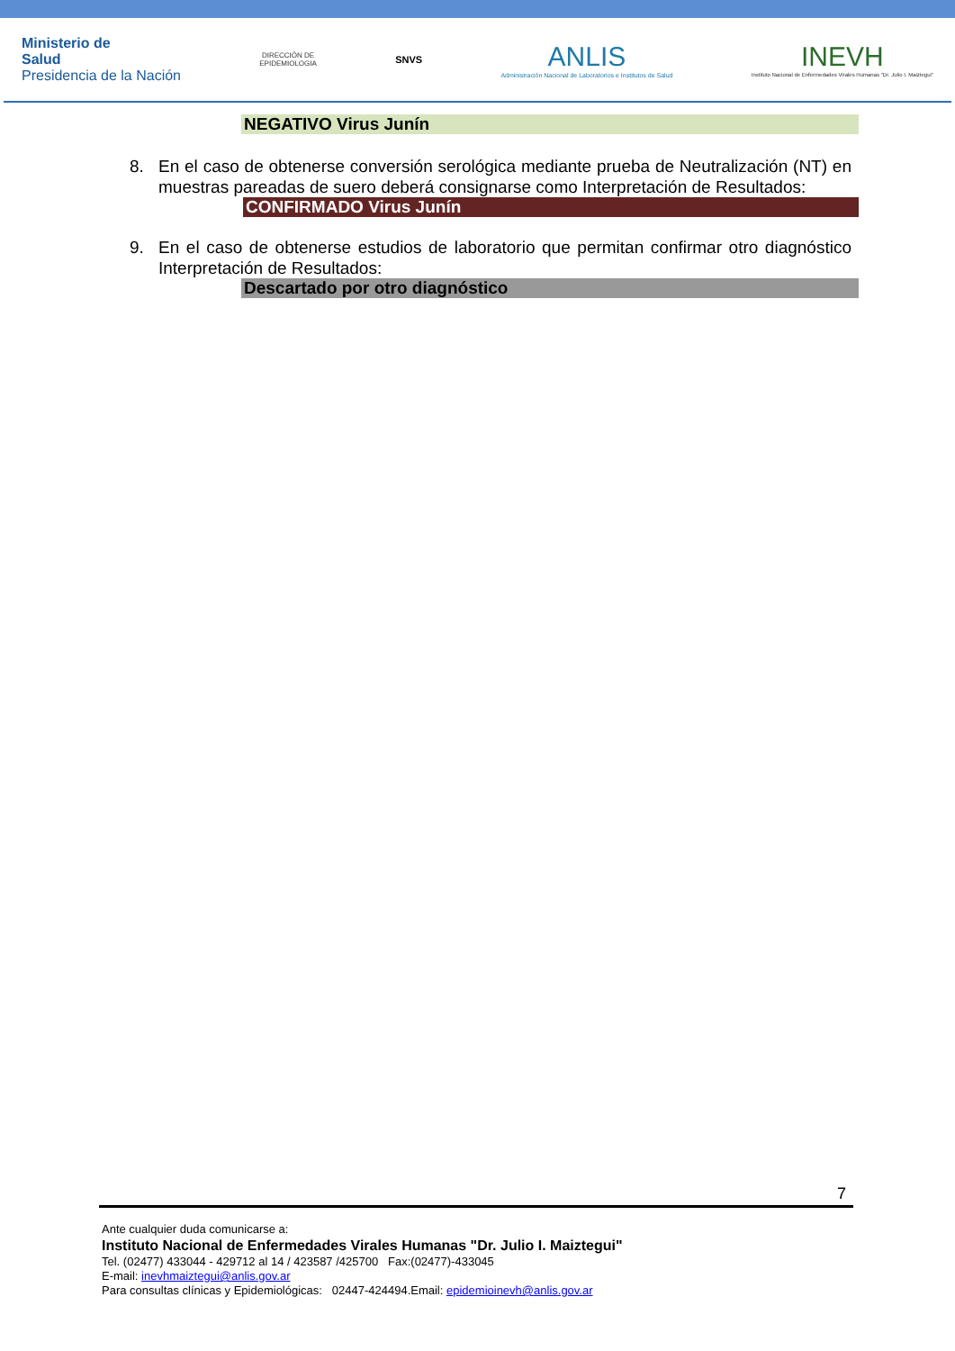Ministerio de
Salud
Presidencia de la Nación
DIRECCIÓN DE
EPIDEMIOLOGIA
SNVS
ANLIS
Administración Nacional de Laboratorios e Institutos de Salud
INEVH
Instituto Nacional de Enfermedades Virales Humanas "Dr. Julio I. Maiztegui"
NEGATIVO Virus Junín
8. En el caso de obtenerse conversión serológica mediante prueba de Neutralización (NT) en muestras pareadas de suero deberá consignarse como Interpretación de Resultados:
CONFIRMADO Virus Junín
9. En el caso de obtenerse estudios de laboratorio que permitan confirmar otro diagnóstico Interpretación de Resultados:
Descartado por otro diagnóstico
7
Ante cualquier duda comunicarse a:
Instituto Nacional de Enfermedades Virales Humanas "Dr. Julio I. Maiztegui"
Tel. (02477) 433044 - 429712 al 14 / 423587 /425700 Fax:(02477)-433045
E-mail: inevhmaiztegui@anlis.gov.ar
Para consultas clínicas y Epidemiológicas: 02447-424494.Email: epidemioinevh@anlis.gov.ar